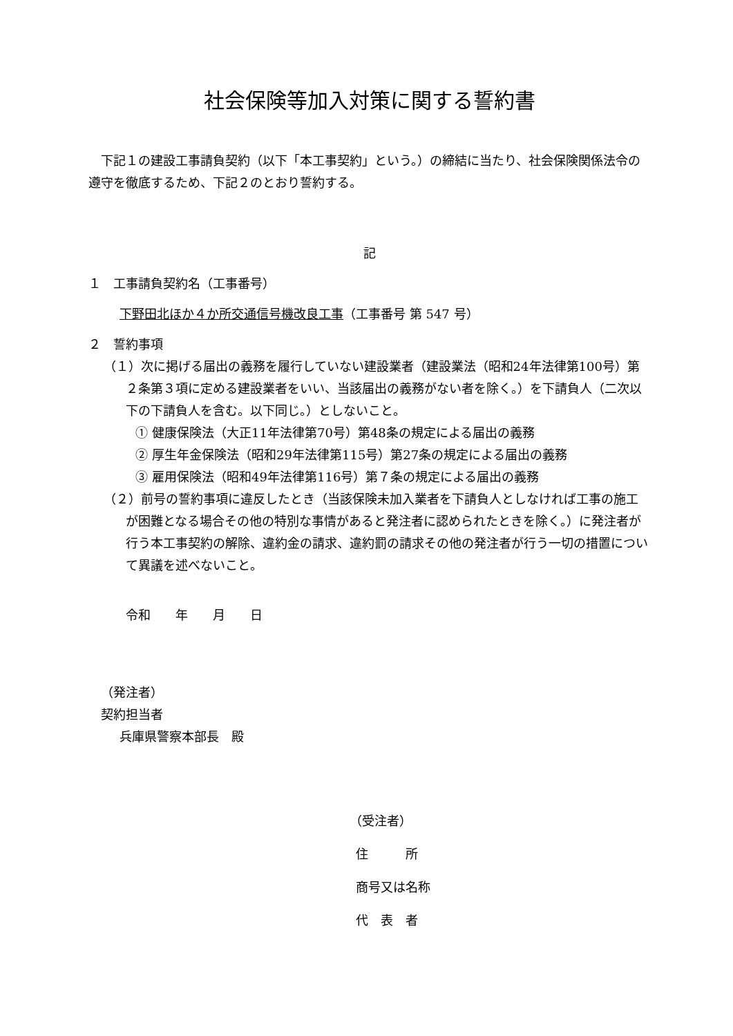社会保険等加入対策に関する誓約書
下記１の建設工事請負契約（以下「本工事契約」という。）の締結に当たり、社会保険関係法令の遵守を徹底するため、下記２のとおり誓約する。
記
１　工事請負契約名（工事番号）
下野田北ほか４か所交通信号機改良工事（工事番号 第 547 号）
２　誓約事項
（１）次に掲げる届出の義務を履行していない建設業者（建設業法（昭和24年法律第100号）第２条第３項に定める建設業者をいい、当該届出の義務がない者を除く。）を下請負人（二次以下の下請負人を含む。以下同じ。）としないこと。
① 健康保険法（大正11年法律第70号）第48条の規定による届出の義務
② 厚生年金保険法（昭和29年法律第115号）第27条の規定による届出の義務
③ 雇用保険法（昭和49年法律第116号）第７条の規定による届出の義務
（２）前号の誓約事項に違反したとき（当該保険未加入業者を下請負人としなければ工事の施工が困難となる場合その他の特別な事情があると発注者に認められたときを除く。）に発注者が行う本工事契約の解除、違約金の請求、違約罰の請求その他の発注者が行う一切の措置について異議を述べないこと。
令和　　年　　月　　日
（発注者）
契約担当者
兵庫県警察本部長　殿
（受注者）
住　　　所
商号又は名称
代　表　者